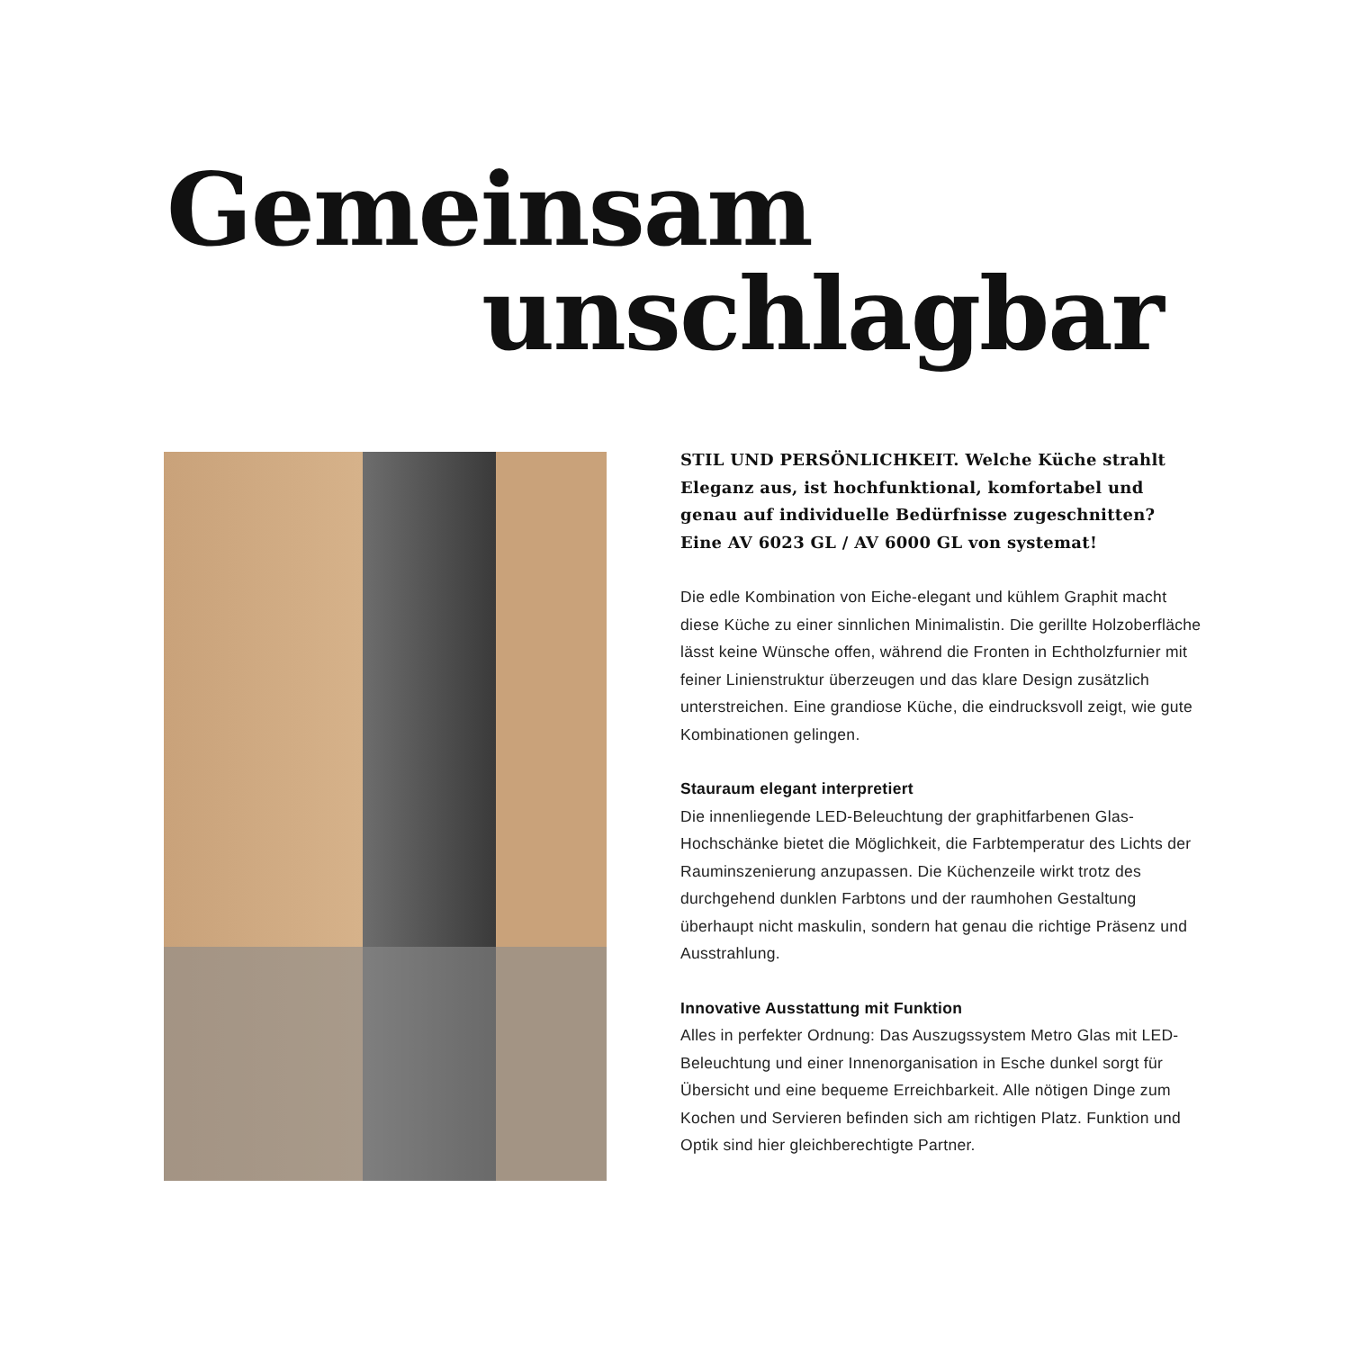Gemeinsam
unschlagbar
STIL UND PERSÖNLICHKEIT. Welche Küche strahlt Eleganz aus, ist hochfunktional, komfortabel und genau auf individuelle Bedürfnisse zugeschnitten? Eine AV 6023 GL / AV 6000 GL von systemat!
Die edle Kombination von Eiche-elegant und kühlem Graphit macht diese Küche zu einer sinnlichen Minimalistin. Die gerillte Holzoberfläche lässt keine Wünsche offen, während die Fron­ten in Echtholzfurnier mit feiner Linienstruktur überzeugen und das klare Design zusätzlich unterstreichen. Eine grandiose Kü­che, die eindrucksvoll zeigt, wie gute Kombinationen gelingen.
Stauraum elegant interpretiert
Die innenliegende LED-Beleuchtung der graphitfarbenen Glas-Hochschänke bietet die Möglichkeit, die Farbtemperatur des Lichts der Rauminszenierung anzupassen. Die Küchenzeile wirkt trotz des durchgehend dunklen Farbtons und der raum­hohen Gestaltung überhaupt nicht maskulin, sondern hat genau die richtige Präsenz und Ausstrahlung.
Innovative Ausstattung mit Funktion
Alles in perfekter Ordnung: Das Auszugssystem Metro Glas mit LED-Beleuchtung und einer Innenorganisation in Esche dunkel sorgt für Übersicht und eine bequeme Erreichbarkeit. Alle nötigen Dinge zum Kochen und Servieren befinden sich am richtigen Platz. Funktion und Optik sind hier gleichberechtigte Partner.